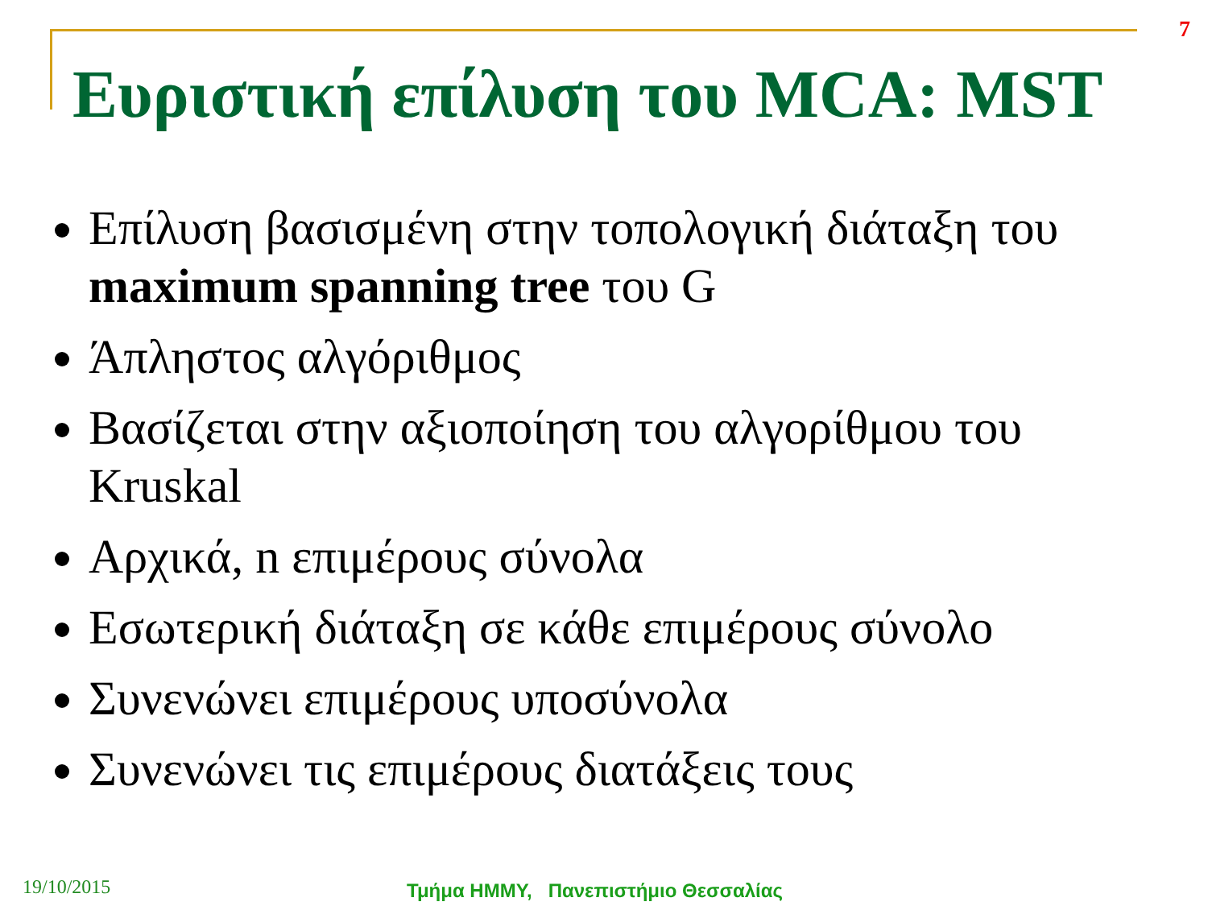7
Ευριστική επίλυση του MCA: MST
Επίλυση βασισμένη στην τοπολογική διάταξη του maximum spanning tree του G
Άπληστος αλγόριθμος
Βασίζεται στην αξιοποίηση του αλγορίθμου του Kruskal
Αρχικά, n επιμέρους σύνολα
Εσωτερική διάταξη σε κάθε επιμέρους σύνολο
Συνενώνει επιμέρους υποσύνολα
Συνενώνει τις επιμέρους διατάξεις τους
19/10/2015 Τμήμα ΗΜΜΥ, Πανεπιστήμιο Θεσσαλίας